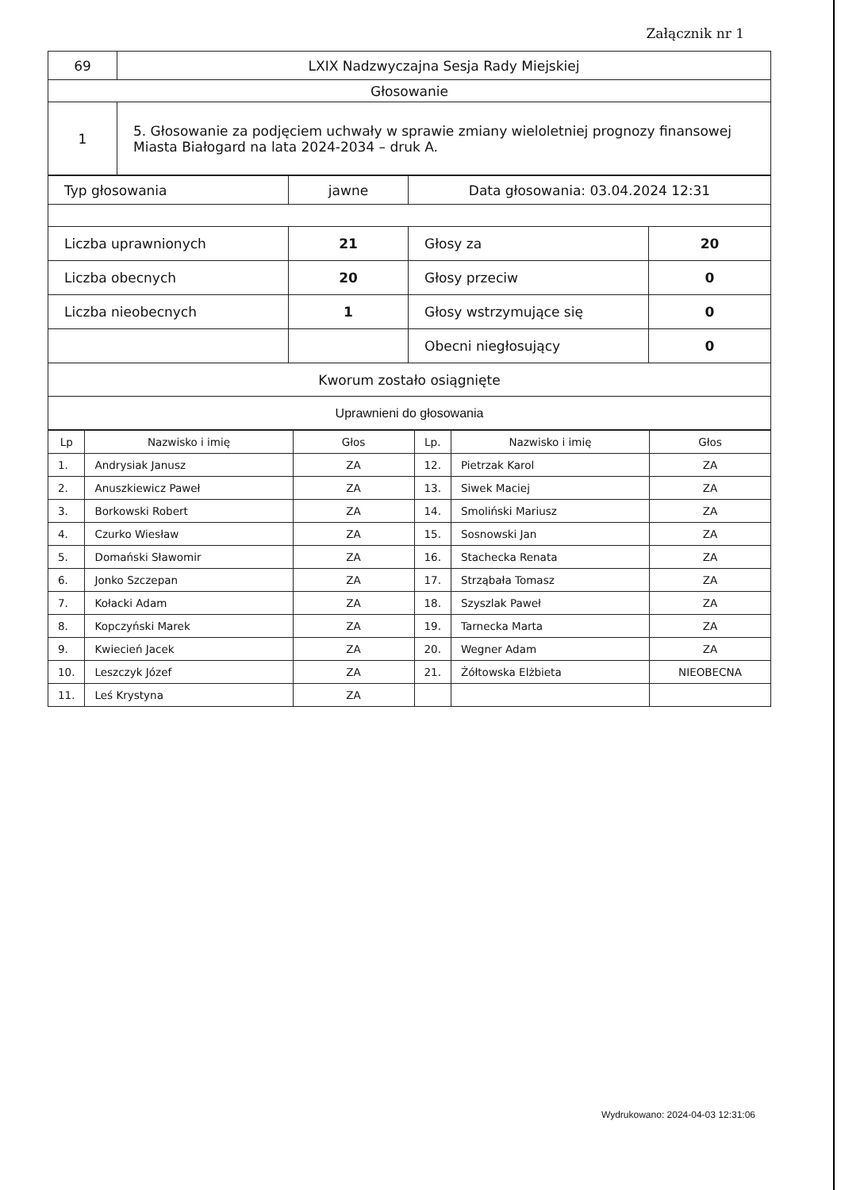Załącznik nr 1
| 69 | LXIX Nadzwyczajna Sesja Rady Miejskiej |
| Głosowanie | |
| 1 | 5. Głosowanie za podjęciem uchwały w sprawie zmiany wieloletniej prognozy finansowej Miasta Białogard na lata 2024-2034 – druk A. |
| Typ głosowania | jawne | Data głosowania: 03.04.2024 12:31 | |
| Liczba uprawnionych | 21 | Głosy za | 20 |
| Liczba obecnych | 20 | Głosy przeciw | 0 |
| Liczba nieobecnych | 1 | Głosy wstrzymujące się | 0 |
| | | Obecni niegłosujący | 0 |
| Kworum zostało osiągnięte | | | |
| Uprawnieni do głosowania | | | |
| Lp | Nazwisko i imię | Głos | Lp. | Nazwisko i imię | Głos |
| --- | --- | --- | --- | --- | --- |
| 1. | Andrysiak Janusz | ZA | 12. | Pietrzak Karol | ZA |
| 2. | Anuszkiewicz Paweł | ZA | 13. | Siwek Maciej | ZA |
| 3. | Borkowski Robert | ZA | 14. | Smoliński Mariusz | ZA |
| 4. | Czurko Wiesław | ZA | 15. | Sosnowski Jan | ZA |
| 5. | Domański Sławomir | ZA | 16. | Stachecka Renata | ZA |
| 6. | Jonko Szczepan | ZA | 17. | Strząbała Tomasz | ZA |
| 7. | Kołacki Adam | ZA | 18. | Szyszlak Paweł | ZA |
| 8. | Kopczyński Marek | ZA | 19. | Tarnecka Marta | ZA |
| 9. | Kwiecień Jacek | ZA | 20. | Wegner Adam | ZA |
| 10. | Leszczyk Józef | ZA | 21. | Żółtowska Elżbieta | NIEOBECNA |
| 11. | Leś Krystyna | ZA | | | |
Wydrukowano: 2024-04-03 12:31:06